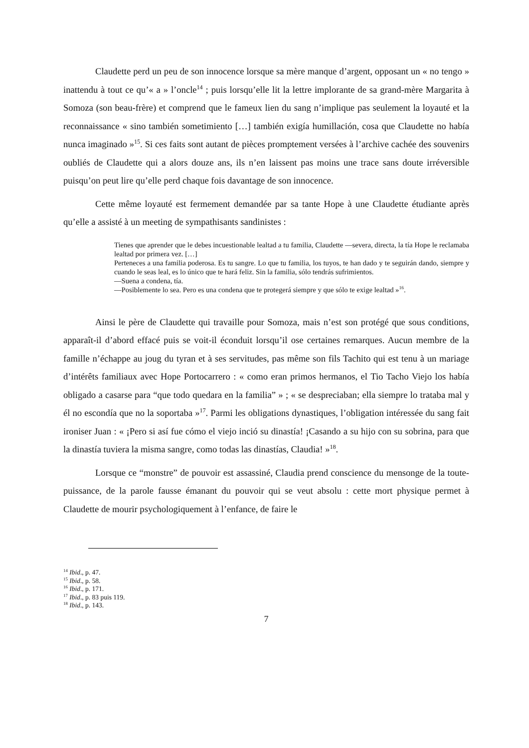Claudette perd un peu de son innocence lorsque sa mère manque d’argent, opposant un « no tengo » inattendu à tout ce qu’« a » l’oncle<sup>14</sup> ; puis lorsqu’elle lit la lettre implorante de sa grand-mère Margarita à Somoza (son beau-frère) et comprend que le fameux lien du sang n’implique pas seulement la loyauté et la reconnaissance « sino también sometimiento […] también exigía humillación, cosa que Claudette no había nunca imaginado »<sup>15</sup>. Si ces faits sont autant de pièces promptement versées à l’archive cachée des souvenirs oubliés de Claudette qui a alors douze ans, ils n’en laissent pas moins une trace sans doute irréversible puisqu’on peut lire qu’elle perd chaque fois davantage de son innocence.
Cette même loyauté est fermement demandée par sa tante Hope à une Claudette étudiante après qu’elle a assisté à un meeting de sympathisants sandinistes :
Tienes que aprender que le debes incuestionable lealtad a tu familia, Claudette —severa, directa, la tía Hope le reclamaba lealtad por primera vez. […]
Perteneces a una familia poderosa. Es tu sangre. Lo que tu familia, los tuyos, te han dado y te seguirán dando, siempre y cuando le seas leal, es lo único que te hará feliz. Sin la familia, sólo tendrás sufrimientos.
—Suena a condena, tía.
—Posiblemente lo sea. Pero es una condena que te protegerá siempre y que sólo te exige lealtad »<sup>16</sup>.
Ainsi le père de Claudette qui travaille pour Somoza, mais n’est son protégé que sous conditions, apparaît-il d’abord effacé puis se voit-il éconduit lorsqu’il ose certaines remarques. Aucun membre de la famille n’échappe au joug du tyran et à ses servitudes, pas même son fils Tachito qui est tenu à un mariage d’intérêts familiaux avec Hope Portocarrero : « como eran primos hermanos, el Tio Tacho Viejo los había obligado a casarse para “que todo quedara en la familia” » ; « se despreciaban; ella siempre lo trataba mal y él no escondía que no la soportaba »<sup>17</sup>. Parmi les obligations dynastiques, l’obligation intéressée du sang fait ironiser Juan : « ¡Pero si así fue cómo el viejo inció su dinastía! ¡Casando a su hijo con su sobrina, para que la dinastía tuviera la misma sangre, como todas las dinastías, Claudia! »<sup>18</sup>.
Lorsque ce “monstre” de pouvoir est assassiné, Claudia prend conscience du mensonge de la toute-puissance, de la parole fausse émanant du pouvoir qui se veut absolu : cette mort physique permet à Claudette de mourir psychologiquement à l’enfance, de faire le
<sup>14</sup> Ibid., p. 47.
<sup>15</sup> Ibid., p. 58.
<sup>16</sup> Ibid., p. 171.
<sup>17</sup> Ibid., p. 83 puis 119.
<sup>18</sup> Ibid., p. 143.
7